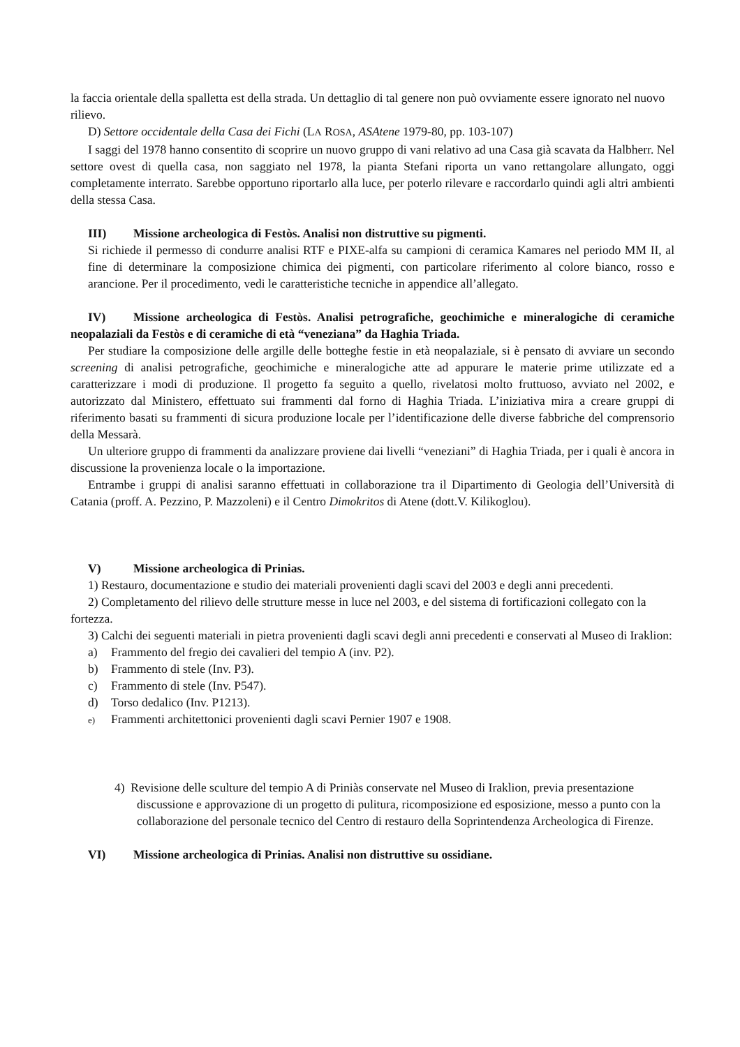la faccia orientale della spalletta est della strada. Un dettaglio di tal genere non può ovviamente essere ignorato nel nuovo rilievo.
D) Settore occidentale della Casa dei Fichi (LA ROSA, ASAtene 1979-80, pp. 103-107)
I saggi del 1978 hanno consentito di scoprire un nuovo gruppo di vani relativo ad una Casa già scavata da Halbherr. Nel settore ovest di quella casa, non saggiato nel 1978, la pianta Stefani riporta un vano rettangolare allungato, oggi completamente interrato. Sarebbe opportuno riportarlo alla luce, per poterlo rilevare e raccordarlo quindi agli altri ambienti della stessa Casa.
III) Missione archeologica di Festòs. Analisi non distruttive su pigmenti.
Si richiede il permesso di condurre analisi RTF e PIXE-alfa su campioni di ceramica Kamares nel periodo MM II, al fine di determinare la composizione chimica dei pigmenti, con particolare riferimento al colore bianco, rosso e arancione. Per il procedimento, vedi le caratteristiche tecniche in appendice all’allegato.
IV) Missione archeologica di Festòs. Analisi petrografiche, geochimiche e mineralogiche di ceramiche neopalaziali da Festòs e di ceramiche di età “veneziana” da Haghia Triada.
Per studiare la composizione delle argille delle botteghe festie in età neopalaziale, si è pensato di avviare un secondo screening di analisi petrografiche, geochimiche e mineralogiche atte ad appurare le materie prime utilizzate ed a caratterizzare i modi di produzione. Il progetto fa seguito a quello, rivelatosi molto fruttuoso, avviato nel 2002, e autorizzato dal Ministero, effettuato sui frammenti dal forno di Haghia Triada. L’iniziativa mira a creare gruppi di riferimento basati su frammenti di sicura produzione locale per l’identificazione delle diverse fabbriche del comprensorio della Messarà.
Un ulteriore gruppo di frammenti da analizzare proviene dai livelli “veneziani” di Haghia Triada, per i quali è ancora in discussione la provenienza locale o la importazione.
Entrambe i gruppi di analisi saranno effettuati in collaborazione tra il Dipartimento di Geologia dell’Università di Catania (proff. A. Pezzino, P. Mazzoleni) e il Centro Dimokritos di Atene (dott.V. Kilikoglou).
V) Missione archeologica di Prinias.
1) Restauro, documentazione e studio dei materiali provenienti dagli scavi del 2003 e degli anni precedenti.
2) Completamento del rilievo delle strutture messe in luce nel 2003, e del sistema di fortificazioni collegato con la fortezza.
3) Calchi dei seguenti materiali in pietra provenienti dagli scavi degli anni precedenti e conservati al Museo di Iraklion:
a) Frammento del fregio dei cavalieri del tempio A (inv. P2).
b) Frammento di stele (Inv. P3).
c) Frammento di stele (Inv. P547).
d) Torso dedalico (Inv. P1213).
e) Frammenti architettonici provenienti dagli scavi Pernier 1907 e 1908.
4) Revisione delle sculture del tempio A di Priniàs conservate nel Museo di Iraklion, previa presentazione discussione e approvazione di un progetto di pulitura, ricomposizione ed esposizione, messo a punto con la collaborazione del personale tecnico del Centro di restauro della Soprintendenza Archeologica di Firenze.
VI) Missione archeologica di Prinias. Analisi non distruttive su ossidiane.